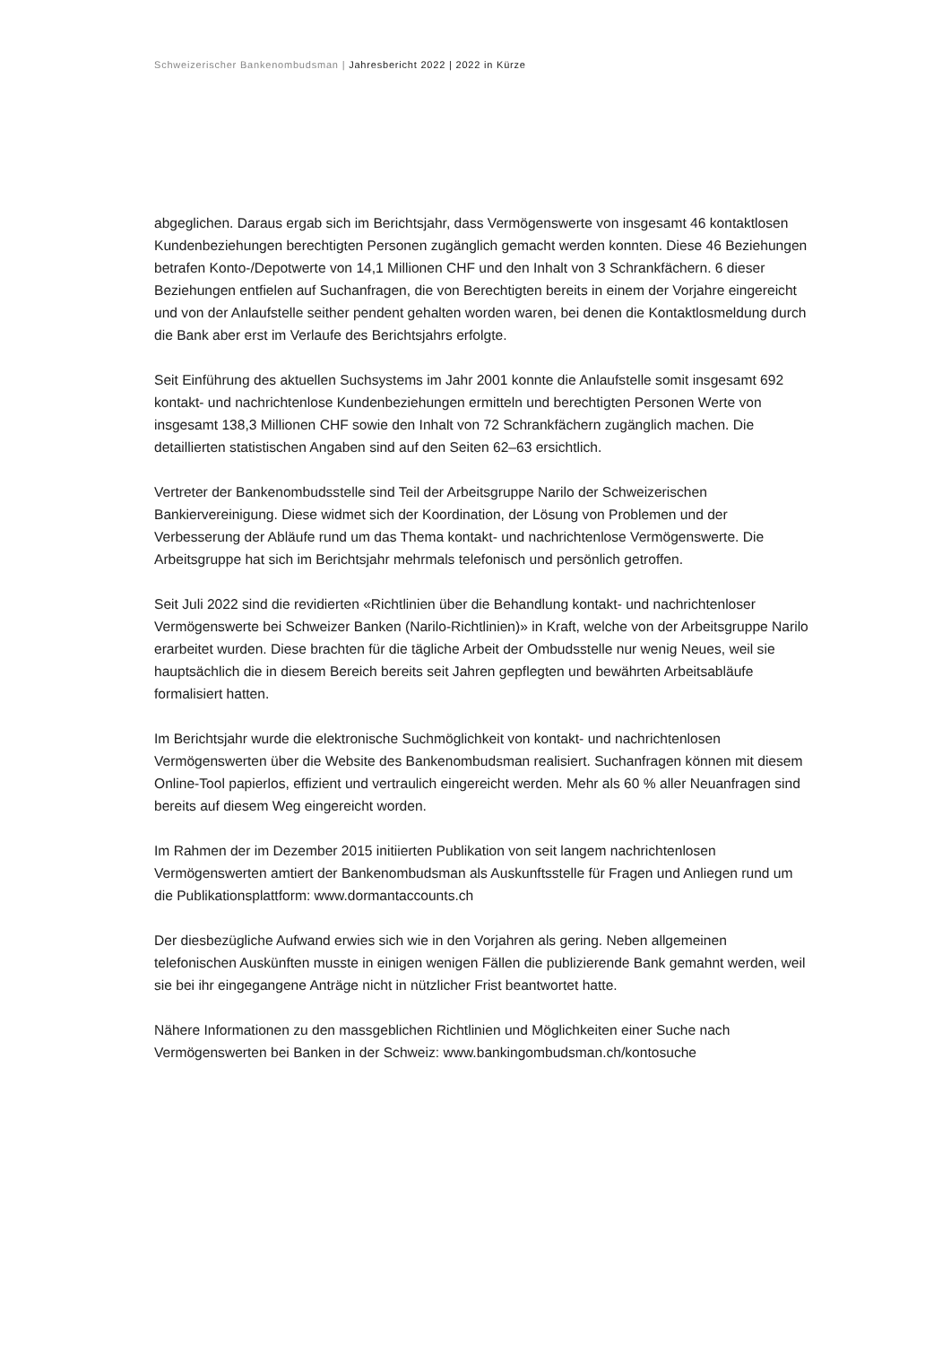Schweizerischer Bankenombudsman | Jahresbericht 2022 | 2022 in Kürze
abgeglichen. Daraus ergab sich im Berichtsjahr, dass Vermögenswerte von insgesamt 46 kontaktlosen Kundenbeziehungen berechtigten Personen zugänglich gemacht werden konnten. Diese 46 Beziehungen betrafen Konto-/Depotwerte von 14,1 Millionen CHF und den Inhalt von 3 Schrankfächern. 6 dieser Beziehungen entfielen auf Suchanfragen, die von Berechtigten bereits in einem der Vorjahre eingereicht und von der Anlaufstelle seither pendent gehalten worden waren, bei denen die Kontaktlosmeldung durch die Bank aber erst im Verlaufe des Berichtsjahrs erfolgte.
Seit Einführung des aktuellen Suchsystems im Jahr 2001 konnte die Anlaufstelle somit insgesamt 692 kontakt- und nachrichtenlose Kundenbeziehungen ermitteln und berechtigten Personen Werte von insgesamt 138,3 Millionen CHF sowie den Inhalt von 72 Schrankfächern zugänglich machen. Die detaillierten statistischen Angaben sind auf den Seiten 62–63 ersichtlich.
Vertreter der Bankenombudsstelle sind Teil der Arbeitsgruppe Narilo der Schweizerischen Bankiervereinigung. Diese widmet sich der Koordination, der Lösung von Problemen und der Verbesserung der Abläufe rund um das Thema kontakt- und nachrichtenlose Vermögenswerte. Die Arbeitsgruppe hat sich im Berichtsjahr mehrmals telefonisch und persönlich getroffen.
Seit Juli 2022 sind die revidierten «Richtlinien über die Behandlung kontakt- und nachrichtenloser Vermögenswerte bei Schweizer Banken (Narilo-Richtlinien)» in Kraft, welche von der Arbeitsgruppe Narilo erarbeitet wurden. Diese brachten für die tägliche Arbeit der Ombudsstelle nur wenig Neues, weil sie hauptsächlich die in diesem Bereich bereits seit Jahren gepflegten und bewährten Arbeitsabläufe formalisiert hatten.
Im Berichtsjahr wurde die elektronische Suchmöglichkeit von kontakt- und nachrichtenlosen Vermögenswerten über die Website des Bankenombudsman realisiert. Suchanfragen können mit diesem Online-Tool papierlos, effizient und vertraulich eingereicht werden. Mehr als 60 % aller Neuanfragen sind bereits auf diesem Weg eingereicht worden.
Im Rahmen der im Dezember 2015 initiierten Publikation von seit langem nachrichtenlosen Vermögenswerten amtiert der Bankenombudsman als Auskunftsstelle für Fragen und Anliegen rund um die Publikationsplattform: www.dormantaccounts.ch
Der diesbezügliche Aufwand erwies sich wie in den Vorjahren als gering. Neben allgemeinen telefonischen Auskünften musste in einigen wenigen Fällen die publizierende Bank gemahnt werden, weil sie bei ihr eingegangene Anträge nicht in nützlicher Frist beantwortet hatte.
Nähere Informationen zu den massgeblichen Richtlinien und Möglichkeiten einer Suche nach Vermögenswerten bei Banken in der Schweiz: www.bankingombudsman.ch/kontosuche